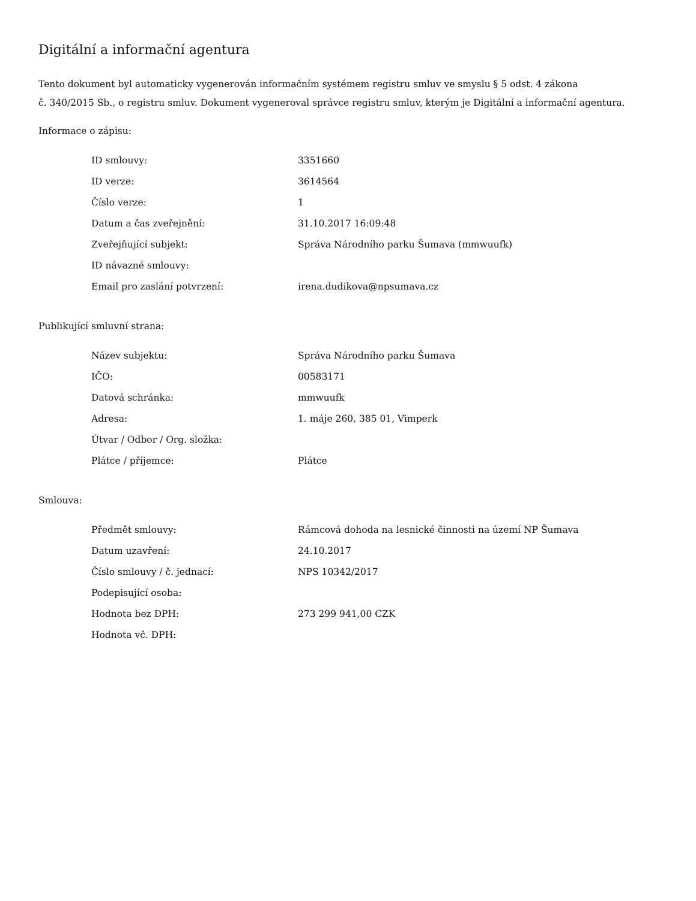Digitální a informační agentura
Tento dokument byl automaticky vygenerován informačním systémem registru smluv ve smyslu § 5 odst. 4 zákona
č. 340/2015 Sb., o registru smluv. Dokument vygeneroval správce registru smluv, kterým je Digitální a informační agentura.
Informace o zápisu:
| ID smlouvy: | 3351660 |
| ID verze: | 3614564 |
| Číslo verze: | 1 |
| Datum a čas zveřejnění: | 31.10.2017 16:09:48 |
| Zveřejňující subjekt: | Správa Národního parku Šumava (mmwuufk) |
| ID návazné smlouvy: | |
| Email pro zaslání potvrzení: | irena.dudikova@npsumava.cz |
Publikující smluvní strana:
| Název subjektu: | Správa Národního parku Šumava |
| IČO: | 00583171 |
| Datová schránka: | mmwuufk |
| Adresa: | 1. máje 260, 385 01, Vimperk |
| Útvar / Odbor / Org. složka: | |
| Plátce / příjemce: | Plátce |
Smlouva:
| Předmět smlouvy: | Rámcová dohoda na lesnické činnosti na území NP Šumava |
| Datum uzavření: | 24.10.2017 |
| Číslo smlouvy / č. jednací: | NPS 10342/2017 |
| Podepisující osoba: | |
| Hodnota bez DPH: | 273 299 941,00 CZK |
| Hodnota vč. DPH: | |